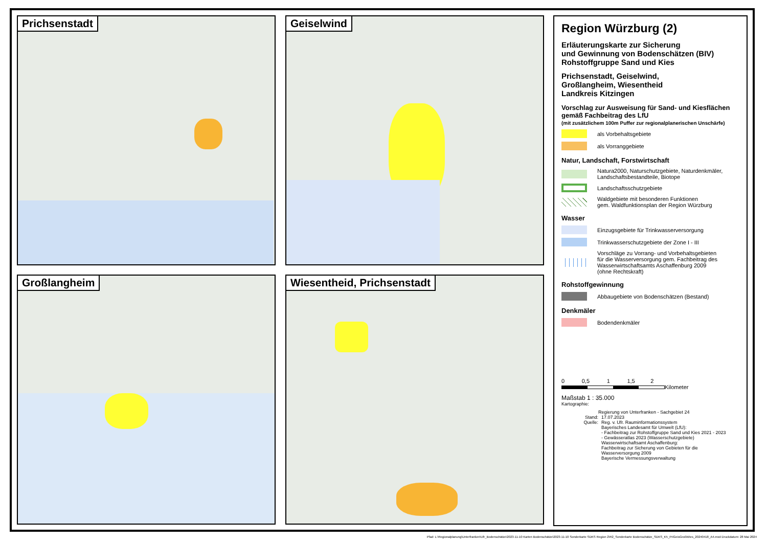Prichsenstadt
Geiselwind
Großlangheim
Wiesentheid, Prichsenstadt
Region Würzburg (2)
Erläuterungskarte zur Sicherung
und Gewinnung von Bodenschätzen (BIV)
Rohstoffgruppe Sand und Kies
Prichsenstadt, Geiselwind,
Großlangheim, Wiesentheid
Landkreis Kitzingen
Vorschlag zur Ausweisung für Sand- und Kiesflächen
gemäß Fachbeitrag des LfU
(mit zusätzlichem 100m Puffer zur regionalplanerischen Unschärfe)
als Vorbehaltsgebiete
als Vorranggebiete
Natur, Landschaft, Forstwirtschaft
Natura2000, Naturschutzgebiete, Naturdenkmäler,
Landschaftsbestandteile, Biotope
Landschaftsschutzgebiete
Waldgebiete mit besonderen Funktionen
gem. Waldfunktionsplan der Region Würzburg
Wasser
Einzugsgebiete für Trinkwasserversorgung
Trinkwasserschutzgebiete der Zone I - III
Vorschläge zu Vorrang- und Vorbehaltsgebieten
für die Wasserversorgung gem. Fachbeitrag des
Wasserwirtschaftsamts Aschaffenburg 2009
(ohne Rechtskraft)
Rohstoffgewinnung
Abbaugebiete von Bodenschätzen (Bestand)
Denkmäler
Bodendenkmäler
0 0,5 1 1,5 2
Kilometer
Maßstab 1 : 35.000
Kartographie:
Regierung von Unterfranken - Sachgebiet 24
Stand: 17.07.2023
Quelle: Reg. v. Ufr. Rauminformationssystem
Bayerisches Landesamt für Umwelt (LfU):
- Fachbeitrag zur Rohstoffgruppe Sand und Kies 2021 - 2023
- Gewässeratlas 2023 (Wasserschutzgebiete)
Wasserwirtschaftsamt Aschaffenburg:
Fachbeitrag zur Sicherung von Gebieten für die
Wasserversorgung 2009
Bayerische Vermessungsverwaltung
Pfad: L:\Regionalplanung\Unterfranken\Ufr_Bodenschätze\2023-11-10 Karten Bodenschätze\2023-11-10 Sonderkarte SDKS Region 2\R2_Sonderkarte Bodenschätze_SDKS_K5_PriGeisGroßWies_20240418_A4.mxd Druckdatum: 28 Mai 2024